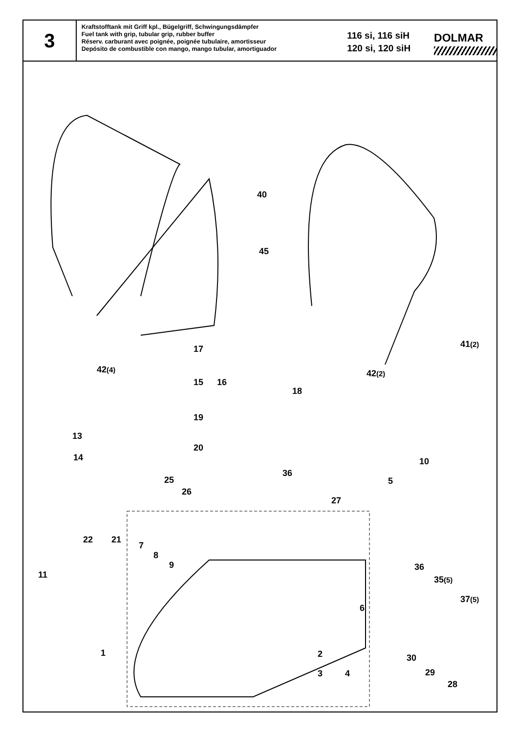3
Kraftstofftank mit Griff kpl., Bügelgriff, Schwingungsdämpfer
Fuel tank with grip, tubular grip, rubber buffer
Réserv. carburant avec poignée, poignée tubulaire, amortisseur
Depósito de combustible con mango, mango tubular, amortiguador
116 si, 116 siH
120 si, 120 siH
DOLMAR
40
45
41(2)
42(4) 42(2)
17
15 16
18
19
13
14
20
10
36
25
26
5
27
22 21
7
8
9 36
11 35(5)
37(5)
6
1 2 30
3 4 29
28